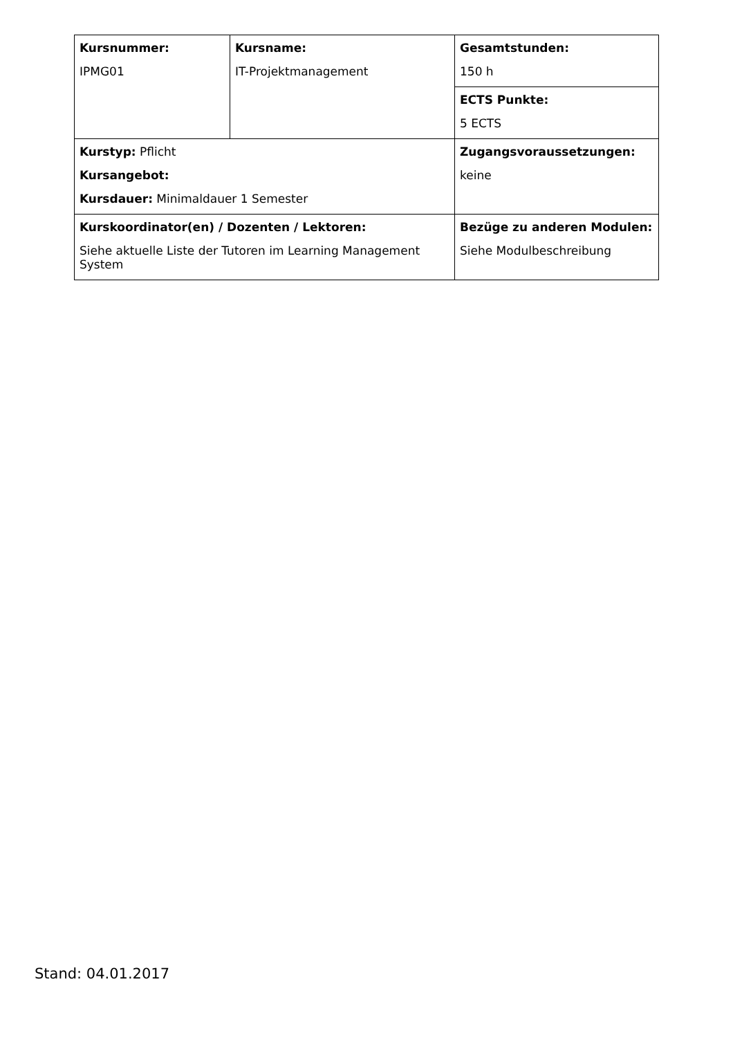| Kursnummer: IPMG01 | Kursname: IT-Projektmanagement | Gesamtstunden: 150 h |
| | | ECTS Punkte: 5 ECTS |
| Kurstyp: Pflicht Kursangebot: Kursdauer: Minimaldauer 1 Semester | | Zugangsvoraussetzungen: keine |
| Kurskoordinator(en) / Dozenten / Lektoren: Siehe aktuelle Liste der Tutoren im Learning Management System | | Bezüge zu anderen Modulen: Siehe Modulbeschreibung |
Stand: 04.01.2017